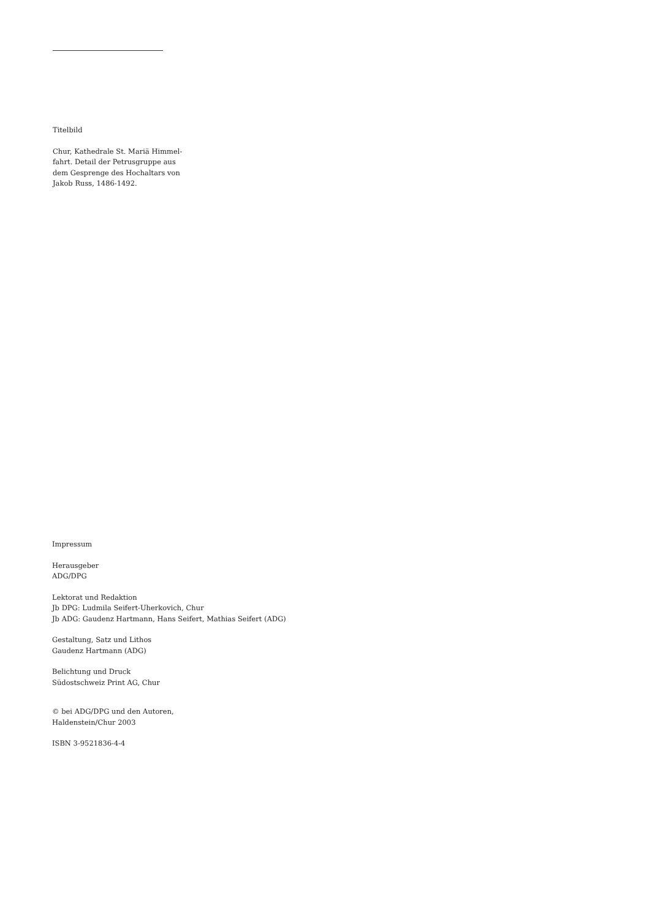Titelbild
Chur, Kathedrale St. Mariä Himmel-
fahrt. Detail der Petrusgruppe aus
dem Gesprenge des Hochaltars von
Jakob Russ, 1486-1492.
Impressum
Herausgeber
ADG/DPG
Lektorat und Redaktion
Jb DPG: Ludmila Seifert-Uherkovich, Chur
Jb ADG: Gaudenz Hartmann, Hans Seifert, Mathias Seifert (ADG)
Gestaltung, Satz und Lithos
Gaudenz Hartmann (ADG)
Belichtung und Druck
Südostschweiz Print AG, Chur
© bei ADG/DPG und den Autoren,
Haldenstein/Chur 2003
ISBN 3-9521836-4-4